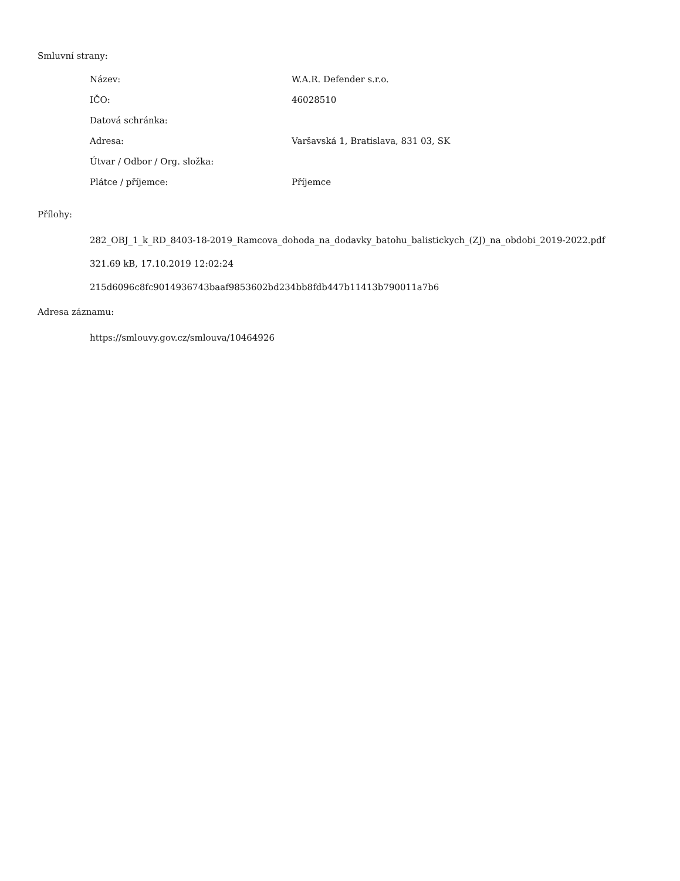Smluvní strany:
| Název: | W.A.R. Defender s.r.o. |
| IČO: | 46028510 |
| Datová schránka: | |
| Adresa: | Varšavská 1, Bratislava, 831 03, SK |
| Útvar / Odbor / Org. složka: | |
| Plátce / příjemce: | Příjemce |
Přílohy:
282_OBJ_1_k_RD_8403-18-2019_Ramcova_dohoda_na_dodavky_batohu_balistickych_(ZJ)_na_obdobi_2019-2022.pdf
321.69 kB, 17.10.2019 12:02:24
215d6096c8fc9014936743baaf9853602bd234bb8fdb447b11413b790011a7b6
Adresa záznamu:
https://smlouvy.gov.cz/smlouva/10464926